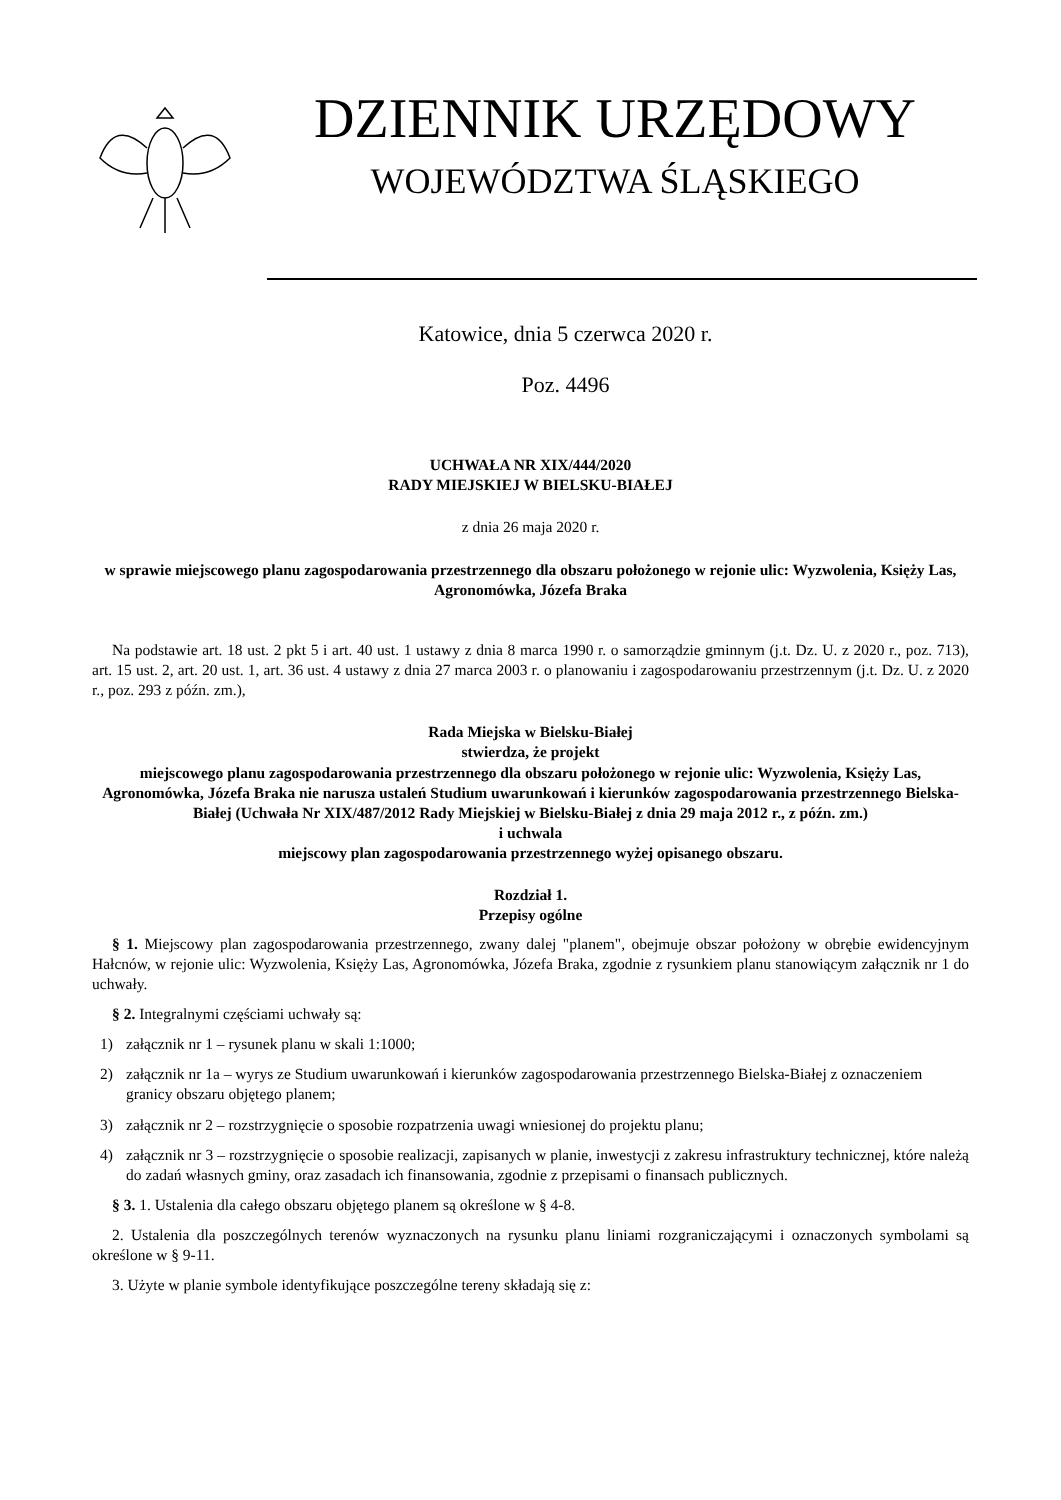DZIENNIK URZĘDOWY
WOJEWÓDZTWA ŚLĄSKIEGO
Katowice, dnia 5 czerwca 2020 r.
Poz. 4496
UCHWAŁA NR XIX/444/2020
RADY MIEJSKIEJ W BIELSKU-BIAŁEJ
z dnia 26 maja 2020 r.
w sprawie miejscowego planu zagospodarowania przestrzennego dla obszaru położonego w rejonie ulic: Wyzwolenia, Księży Las, Agronomówka, Józefa Braka
Na podstawie art. 18 ust. 2 pkt 5 i art. 40 ust. 1 ustawy z dnia 8 marca 1990 r. o samorządzie gminnym (j.t. Dz. U. z 2020 r., poz. 713), art. 15 ust. 2, art. 20 ust. 1, art. 36 ust. 4 ustawy z dnia 27 marca 2003 r. o planowaniu i zagospodarowaniu przestrzennym (j.t. Dz. U. z 2020 r., poz. 293 z późn. zm.),
Rada Miejska w Bielsku-Białej
stwierdza, że projekt
miejscowego planu zagospodarowania przestrzennego dla obszaru położonego w rejonie ulic: Wyzwolenia, Księży Las, Agronomówka, Józefa Braka nie narusza ustaleń Studium uwarunkowań i kierunków zagospodarowania przestrzennego Bielska-Białej (Uchwała Nr XIX/487/2012 Rady Miejskiej w Bielsku-Białej z dnia 29 maja 2012 r., z późn. zm.)
i uchwala
miejscowy plan zagospodarowania przestrzennego wyżej opisanego obszaru.
Rozdział 1.
Przepisy ogólne
§ 1. Miejscowy plan zagospodarowania przestrzennego, zwany dalej "planem", obejmuje obszar położony w obrębie ewidencyjnym Hałcnów, w rejonie ulic: Wyzwolenia, Księży Las, Agronomówka, Józefa Braka, zgodnie z rysunkiem planu stanowiącym załącznik nr 1 do uchwały.
§ 2. Integralnymi częściami uchwały są:
1) załącznik nr 1 – rysunek planu w skali 1:1000;
2) załącznik nr 1a – wyrys ze Studium uwarunkowań i kierunków zagospodarowania przestrzennego Bielska-Białej z oznaczeniem granicy obszaru objętego planem;
3) załącznik nr 2 – rozstrzygnięcie o sposobie rozpatrzenia uwagi wniesionej do projektu planu;
4) załącznik nr 3 – rozstrzygnięcie o sposobie realizacji, zapisanych w planie, inwestycji z zakresu infrastruktury technicznej, które należą do zadań własnych gminy, oraz zasadach ich finansowania, zgodnie z przepisami o finansach publicznych.
§ 3. 1. Ustalenia dla całego obszaru objętego planem są określone w § 4-8.
2. Ustalenia dla poszczególnych terenów wyznaczonych na rysunku planu liniami rozgraniczającymi i oznaczonych symbolami są określone w § 9-11.
3. Użyte w planie symbole identyfikujące poszczególne tereny składają się z: